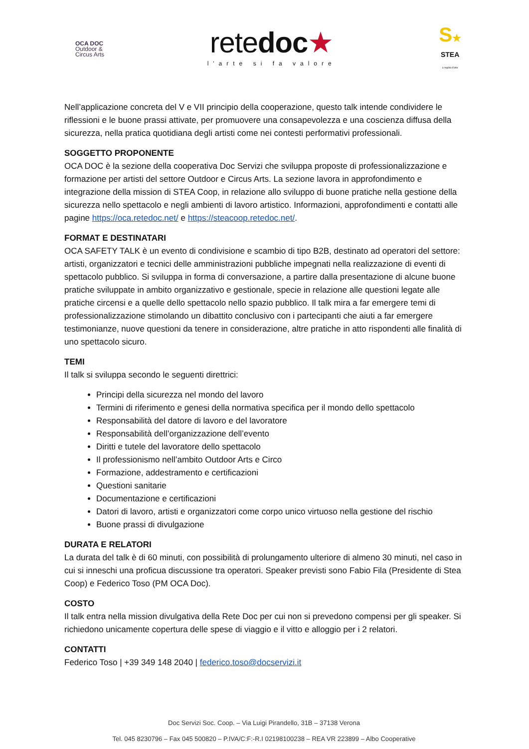OCA DOC
Outdoor &
Circus Arts
retedoc★
l'arte si fa valore
S★
STEA
a regola d'arte
Nell’applicazione concreta del V e VII principio della cooperazione, questo talk intende condividere le riflessioni e le buone prassi attivate, per promuovere una consapevolezza e una coscienza diffusa della sicurezza, nella pratica quotidiana degli artisti come nei contesti performativi professionali.
SOGGETTO PROPONENTE
OCA DOC è la sezione della cooperativa Doc Servizi che sviluppa proposte di professionalizzazione e formazione per artisti del settore Outdoor e Circus Arts. La sezione lavora in approfondimento e integrazione della mission di STEA Coop, in relazione allo sviluppo di buone pratiche nella gestione della sicurezza nello spettacolo e negli ambienti di lavoro artistico. Informazioni, approfondimenti e contatti alle pagine https://oca.retedoc.net/ e https://steacoop.retedoc.net/.
FORMAT E DESTINATARI
OCA SAFETY TALK è un evento di condivisione e scambio di tipo B2B, destinato ad operatori del settore: artisti, organizzatori e tecnici delle amministrazioni pubbliche impegnati nella realizzazione di eventi di spettacolo pubblico. Si sviluppa in forma di conversazione, a partire dalla presentazione di alcune buone pratiche sviluppate in ambito organizzativo e gestionale, specie in relazione alle questioni legate alle pratiche circensi e a quelle dello spettacolo nello spazio pubblico. Il talk mira a far emergere temi di professionalizzazione stimolando un dibattito conclusivo con i partecipanti che aiuti a far emergere testimonianze, nuove questioni da tenere in considerazione, altre pratiche in atto rispondenti alle finalità di uno spettacolo sicuro.
TEMI
Il talk si sviluppa secondo le seguenti direttrici:
Principi della sicurezza nel mondo del lavoro
Termini di riferimento e genesi della normativa specifica per il mondo dello spettacolo
Responsabilità del datore di lavoro e del lavoratore
Responsabilità dell’organizzazione dell’evento
Diritti e tutele del lavoratore dello spettacolo
Il professionismo nell’ambito Outdoor Arts e Circo
Formazione, addestramento e certificazioni
Questioni sanitarie
Documentazione e certificazioni
Datori di lavoro, artisti e organizzatori come corpo unico virtuoso nella gestione del rischio
Buone prassi di divulgazione
DURATA E RELATORI
La durata del talk è di 60 minuti, con possibilità di prolungamento ulteriore di almeno 30 minuti, nel caso in cui si inneschi una proficua discussione tra operatori. Speaker previsti sono Fabio Fila (Presidente di Stea Coop) e Federico Toso (PM OCA Doc).
COSTO
Il talk entra nella mission divulgativa della Rete Doc per cui non si prevedono compensi per gli speaker. Si richiedono unicamente copertura delle spese di viaggio e il vitto e alloggio per i 2 relatori.
CONTATTI
Federico Toso | +39 349 148 2040 | federico.toso@docservizi.it
Doc Servizi Soc. Coop. – Via Luigi Pirandello, 31B – 37138 Verona
Tel. 045 8230796 – Fax 045 500820 – P.IVA/C:F:-R.I 02198100238 – REA VR 223899 – Albo Cooperative